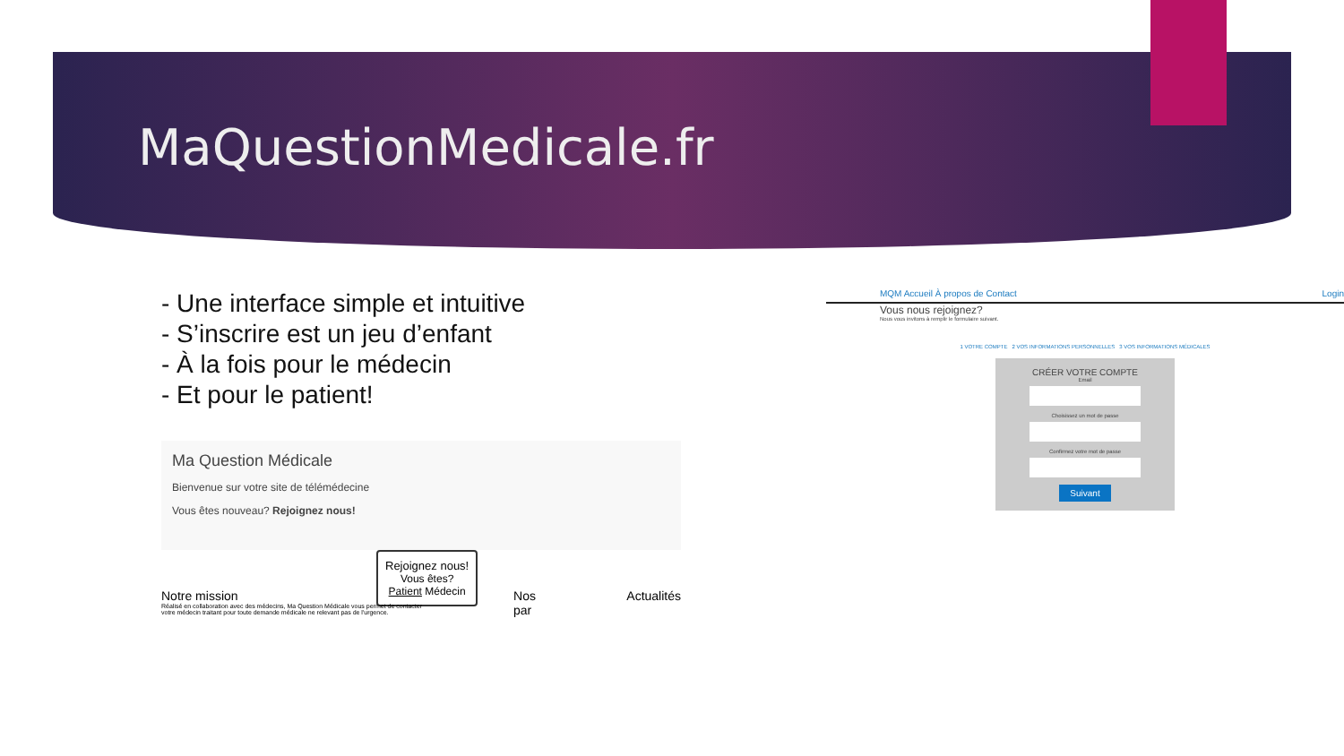MaQuestionMedicale.fr
- Une interface simple et intuitive
- S’inscrire est un jeu d’enfant
- À la fois pour le médecin
- Et pour le patient!
Ma Question Médicale
Bienvenue sur votre site de télémédecine
Vous êtes nouveau? Rejoignez nous!
Rejoignez nous!
Vous êtes?
Patient Médecin
Notre mission
Réalisé en collaboration avec des médecins, Ma Question Médicale vous permet de contacter votre médecin traitant pour toute demande médicale ne relevant pas de l'urgence.
Nos par Actualités
MQM Accueil À propos de Contact Login
Vous nous rejoignez?
Nous vous invitons à remplir le formulaire suivant.
1 VOTRE COMPTE 2 VOS INFORMATIONS PERSONNELLES 3 VOS INFORMATIONS MÉDICALES
CRÉER VOTRE COMPTE
Email
Choisissez un mot de passe
Confirmez votre mot de passe
Suivant